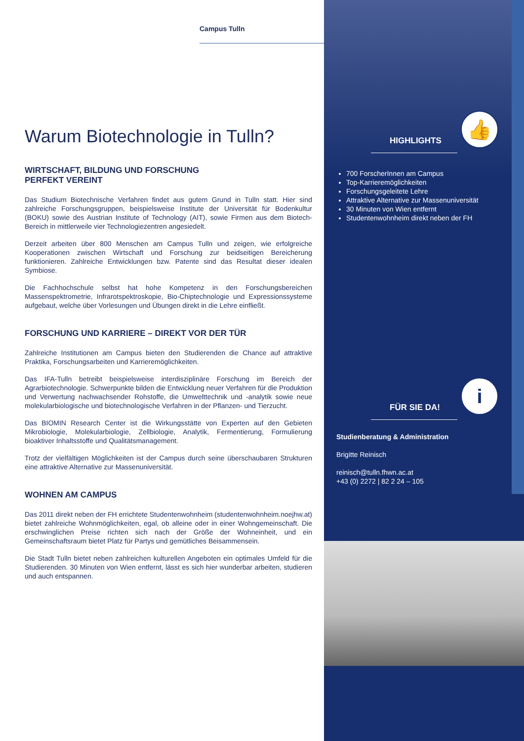Campus Tulln
Warum Biotechnologie in Tulln?
WIRTSCHAFT, BILDUNG UND FORSCHUNG
PERFEKT VEREINT
Das Studium Biotechnische Verfahren findet aus gutem Grund in Tulln statt. Hier sind zahlreiche Forschungsgruppen, beispielsweise Institute der Universität für Bodenkultur (BOKU) sowie des Austrian Institute of Technology (AIT), sowie Firmen aus dem Biotech-Bereich in mittlerweile vier Technologiezentren angesiedelt.
Derzeit arbeiten über 800 Menschen am Campus Tulln und zeigen, wie erfolgreiche Kooperationen zwischen Wirtschaft und Forschung zur beidseitigen Bereicherung funktionieren. Zahlreiche Entwicklungen bzw. Patente sind das Resultat dieser idealen Symbiose.
Die Fachhochschule selbst hat hohe Kompetenz in den Forschungsbereichen Massenspektrometrie, Infrarotspektroskopie, Bio-Chiptechnologie und Expressionssysteme aufgebaut, welche über Vorlesungen und Übungen direkt in die Lehre einfließt.
FORSCHUNG UND KARRIERE – DIREKT VOR DER TÜR
Zahlreiche Institutionen am Campus bieten den Studierenden die Chance auf attraktive Praktika, Forschungsarbeiten und Karrieremöglichkeiten.
Das IFA-Tulln betreibt beispielsweise interdisziplinäre Forschung im Bereich der Agrarbiotechnologie. Schwerpunkte bilden die Entwicklung neuer Verfahren für die Produktion und Verwertung nachwachsender Rohstoffe, die Umwelttechnik und -analytik sowie neue molekularbiologische und biotechnologische Verfahren in der Pflanzen- und Tierzucht.
Das BIOMIN Research Center ist die Wirkungsstätte von Experten auf den Gebieten Mikrobiologie, Molekularbiologie, Zellbiologie, Analytik, Fermentierung, Formulierung bioaktiver Inhaltsstoffe und Qualitätsmanagement.
Trotz der vielfältigen Möglichkeiten ist der Campus durch seine überschaubaren Strukturen eine attraktive Alternative zur Massenuniversität.
WOHNEN AM CAMPUS
Das 2011 direkt neben der FH errichtete Studentenwohnheim (studentenwohnheim.noejhw.at) bietet zahlreiche Wohnmöglichkeiten, egal, ob alleine oder in einer Wohngemeinschaft. Die erschwinglichen Preise richten sich nach der Größe der Wohneinheit, und ein Gemeinschaftsraum bietet Platz für Partys und gemütliches Beisammensein.
Die Stadt Tulln bietet neben zahlreichen kulturellen Angeboten ein optimales Umfeld für die Studierenden. 30 Minuten von Wien entfernt, lässt es sich hier wunderbar arbeiten, studieren und auch entspannen.
👍
HIGHLIGHTS
700 ForscherInnen am Campus
Top-Karrieremöglichkeiten
Forschungsgeleitete Lehre
Attraktive Alternative zur Massenuniversität
30 Minuten von Wien entfernt
Studentenwohnheim direkt neben der FH
i
FÜR SIE DA!
Studienberatung & Administration
Brigitte Reinisch
reinisch@tulln.fhwn.ac.at
+43 (0) 2272 | 82 2 24 – 105